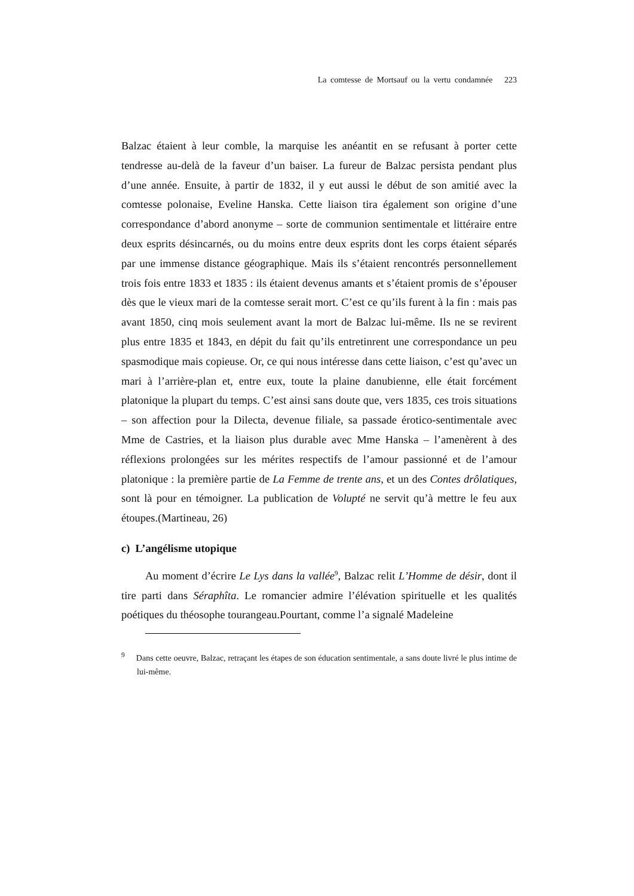La comtesse de Mortsauf ou la vertu condamnée 223
Balzac étaient à leur comble, la marquise les anéantit en se refusant à porter cette tendresse au-delà de la faveur d’un baiser. La fureur de Balzac persista pendant plus d’une année. Ensuite, à partir de 1832, il y eut aussi le début de son amitié avec la comtesse polonaise, Eveline Hanska. Cette liaison tira également son origine d’une correspondance d’abord anonyme – sorte de communion sentimentale et littéraire entre deux esprits désincarnés, ou du moins entre deux esprits dont les corps étaient séparés par une immense distance géographique. Mais ils s’étaient rencontrés personnellement trois fois entre 1833 et 1835 : ils étaient devenus amants et s’étaient promis de s’épouser dès que le vieux mari de la comtesse serait mort. C’est ce qu’ils furent à la fin : mais pas avant 1850, cinq mois seulement avant la mort de Balzac lui-même. Ils ne se revirent plus entre 1835 et 1843, en dépit du fait qu’ils entretinrent une correspondance un peu spasmodique mais copieuse. Or, ce qui nous intéresse dans cette liaison, c’est qu’avec un mari à l’arrière-plan et, entre eux, toute la plaine danubienne, elle était forcément platonique la plupart du temps. C’est ainsi sans doute que, vers 1835, ces trois situations – son affection pour la Dilecta, devenue filiale, sa passade érotico-sentimentale avec Mme de Castries, et la liaison plus durable avec Mme Hanska – l’amenèrent à des réflexions prolongées sur les mérites respectifs de l’amour passionné et de l’amour platonique : la première partie de La Femme de trente ans, et un des Contes drôlatiques, sont là pour en témoigner. La publication de Volupté ne servit qu’à mettre le feu aux étoupes.(Martineau, 26)
c) L’angélisme utopique
Au moment d’écrire Le Lys dans la vallée<sup>9</sup>, Balzac relit L’Homme de désir, dont il tire parti dans Séraphîta. Le romancier admire l’élévation spirituelle et les qualités poétiques du théosophe tourangeau.Pourtant, comme l’a signalé Madeleine
<sup>9</sup> Dans cette oeuvre, Balzac, retraçant les étapes de son éducation sentimentale, a sans doute livré le plus intime de lui-même.